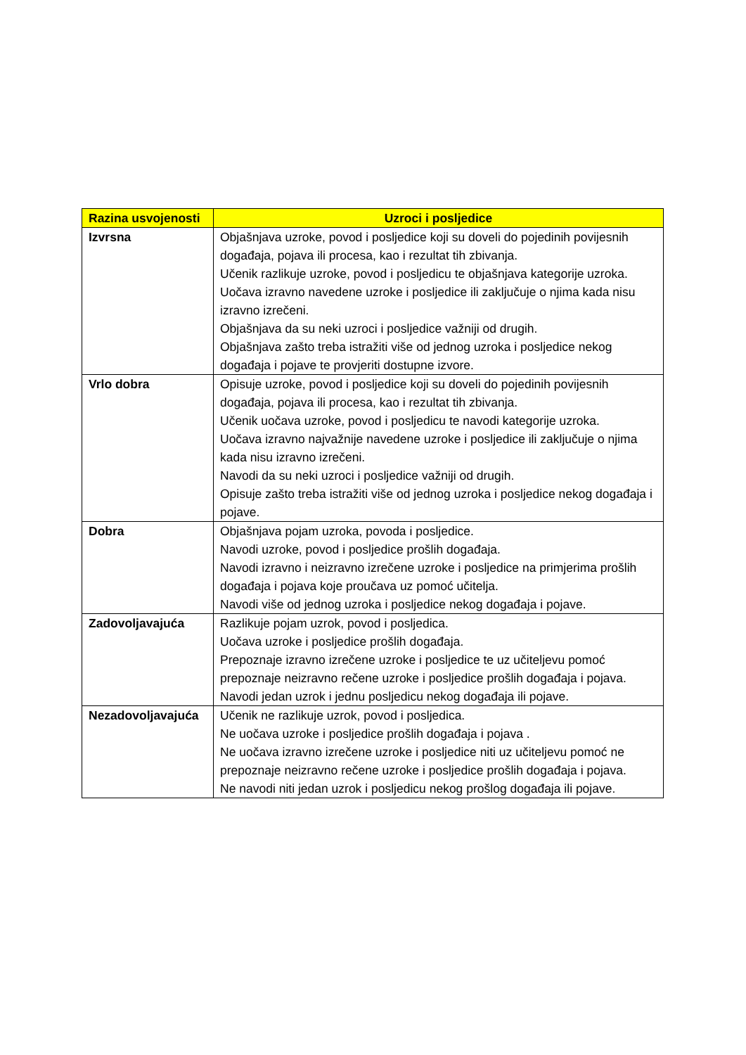| Razina usvojenosti | Uzroci i posljedice |
| --- | --- |
| Izvrsna | Objašnjava uzroke, povod i posljedice koji su doveli do pojedinih povijesnih događaja, pojava ili procesa, kao i rezultat tih zbivanja. Učenik razlikuje uzroke, povod i posljedicu te objašnjava kategorije uzroka. Uočava izravno navedene uzroke i posljedice ili zaključuje o njima kada nisu izravno izrečeni. Objašnjava da su neki uzroci i posljedice važniji od drugih. Objašnjava zašto treba istražiti više od jednog uzroka i posljedice nekog događaja i pojave te provjeriti dostupne izvore. |
| Vrlo dobra | Opisuje uzroke, povod i posljedice koji su doveli do pojedinih povijesnih događaja, pojava ili procesa, kao i rezultat tih zbivanja. Učenik uočava uzroke, povod i posljedicu te navodi kategorije uzroka. Uočava izravno najvažnije navedene uzroke i posljedice ili zaključuje o njima kada nisu izravno izrečeni. Navodi da su neki uzroci i posljedice važniji od drugih. Opisuje zašto treba istražiti više od jednog uzroka i posljedice nekog događaja i pojave. |
| Dobra | Objašnjava pojam uzroka, povoda i posljedice. Navodi uzroke, povod i posljedice prošlih događaja. Navodi izravno i neizravno izrečene uzroke i posljedice na primjerima prošlih događaja i pojava koje proučava uz pomoć učitelja. Navodi više od jednog uzroka i posljedice nekog događaja i pojave. |
| Zadovoljavajuća | Razlikuje pojam uzrok, povod i posljedica. Uočava uzroke i posljedice prošlih događaja. Prepoznaje izravno izrečene uzroke i posljedice te uz učiteljevu pomoć prepoznaje neizravno rečene uzroke i posljedice prošlih događaja i pojava. Navodi jedan uzrok i jednu posljedicu nekog događaja ili pojave. |
| Nezadovoljavajuća | Učenik ne razlikuje uzrok, povod i posljedica. Ne uočava uzroke i posljedice prošlih događaja i pojava . Ne uočava izravno izrečene uzroke i posljedice niti uz učiteljevu pomoć ne prepoznaje neizravno rečene uzroke i posljedice prošlih događaja i pojava. Ne navodi niti jedan uzrok i posljedicu nekog prošlog događaja ili pojave. |